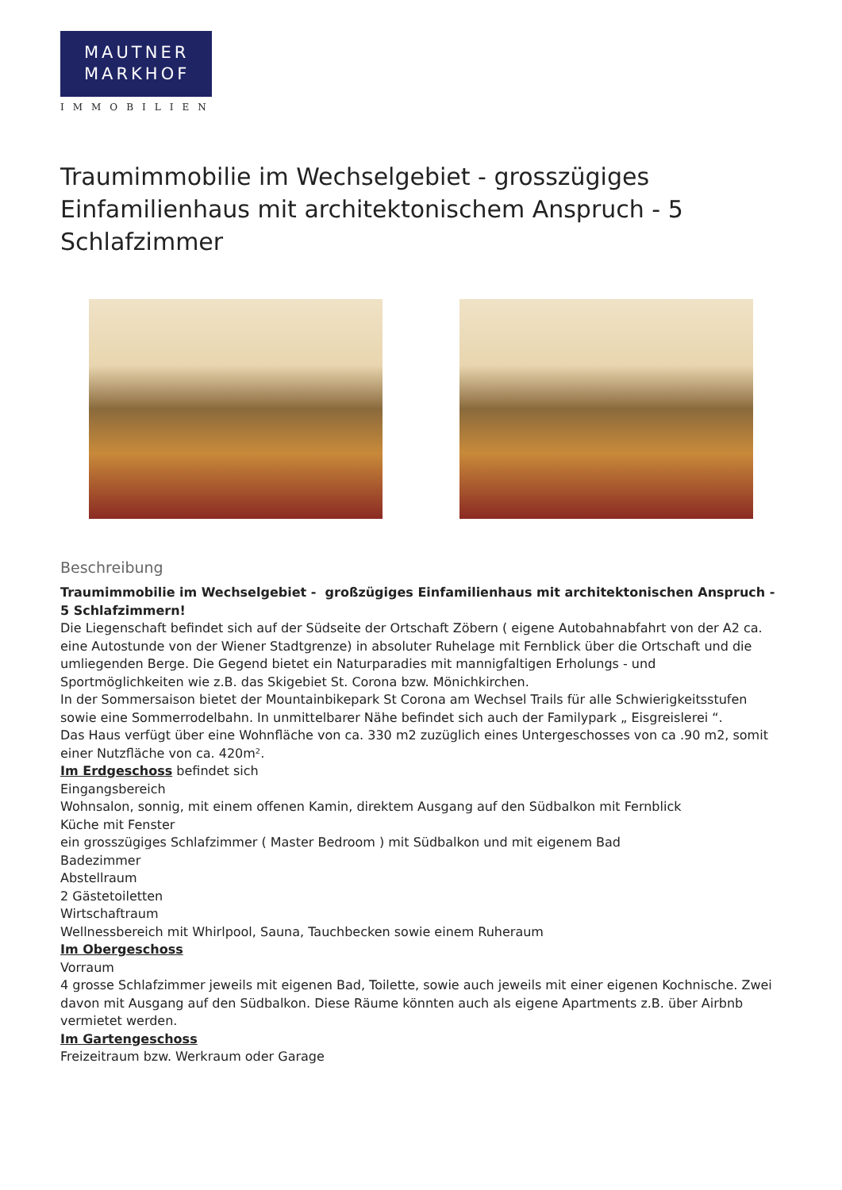MAUTNER
MARKHOF
IMMOBILIEN
Traumimmobilie im Wechselgebiet - grosszügiges Einfamilienhaus mit architektonischem Anspruch - 5 Schlafzimmer
Beschreibung
Traumimmobilie im Wechselgebiet - großzügiges Einfamilienhaus mit architektonischen Anspruch - 5 Schlafzimmern!
Die Liegenschaft befindet sich auf der Südseite der Ortschaft Zöbern ( eigene Autobahnabfahrt von der A2 ca. eine Autostunde von der Wiener Stadtgrenze) in absoluter Ruhelage mit Fernblick über die Ortschaft und die umliegenden Berge. Die Gegend bietet ein Naturparadies mit mannigfaltigen Erholungs - und Sportmöglichkeiten wie z.B. das Skigebiet St. Corona bzw. Mönichkirchen.
In der Sommersaison bietet der Mountainbikepark St Corona am Wechsel Trails für alle Schwierigkeitsstufen sowie eine Sommerrodelbahn. In unmittelbarer Nähe befindet sich auch der Familypark „ Eisgreislerei “.
Das Haus verfügt über eine Wohnfläche von ca. 330 m2 zuzüglich eines Untergeschosses von ca .90 m2, somit einer Nutzfläche von ca. 420m².
Im Erdgeschoss befindet sich
Eingangsbereich
Wohnsalon, sonnig, mit einem offenen Kamin, direktem Ausgang auf den Südbalkon mit Fernblick
Küche mit Fenster
ein grosszügiges Schlafzimmer ( Master Bedroom ) mit Südbalkon und mit eigenem Bad
Badezimmer
Abstellraum
2 Gästetoiletten
Wirtschaftraum
Wellnessbereich mit Whirlpool, Sauna, Tauchbecken sowie einem Ruheraum
Im Obergeschoss
Vorraum
4 grosse Schlafzimmer jeweils mit eigenen Bad, Toilette, sowie auch jeweils mit einer eigenen Kochnische. Zwei davon mit Ausgang auf den Südbalkon. Diese Räume könnten auch als eigene Apartments z.B. über Airbnb vermietet werden.
Im Gartengeschoss
Freizeitraum bzw. Werkraum oder Garage